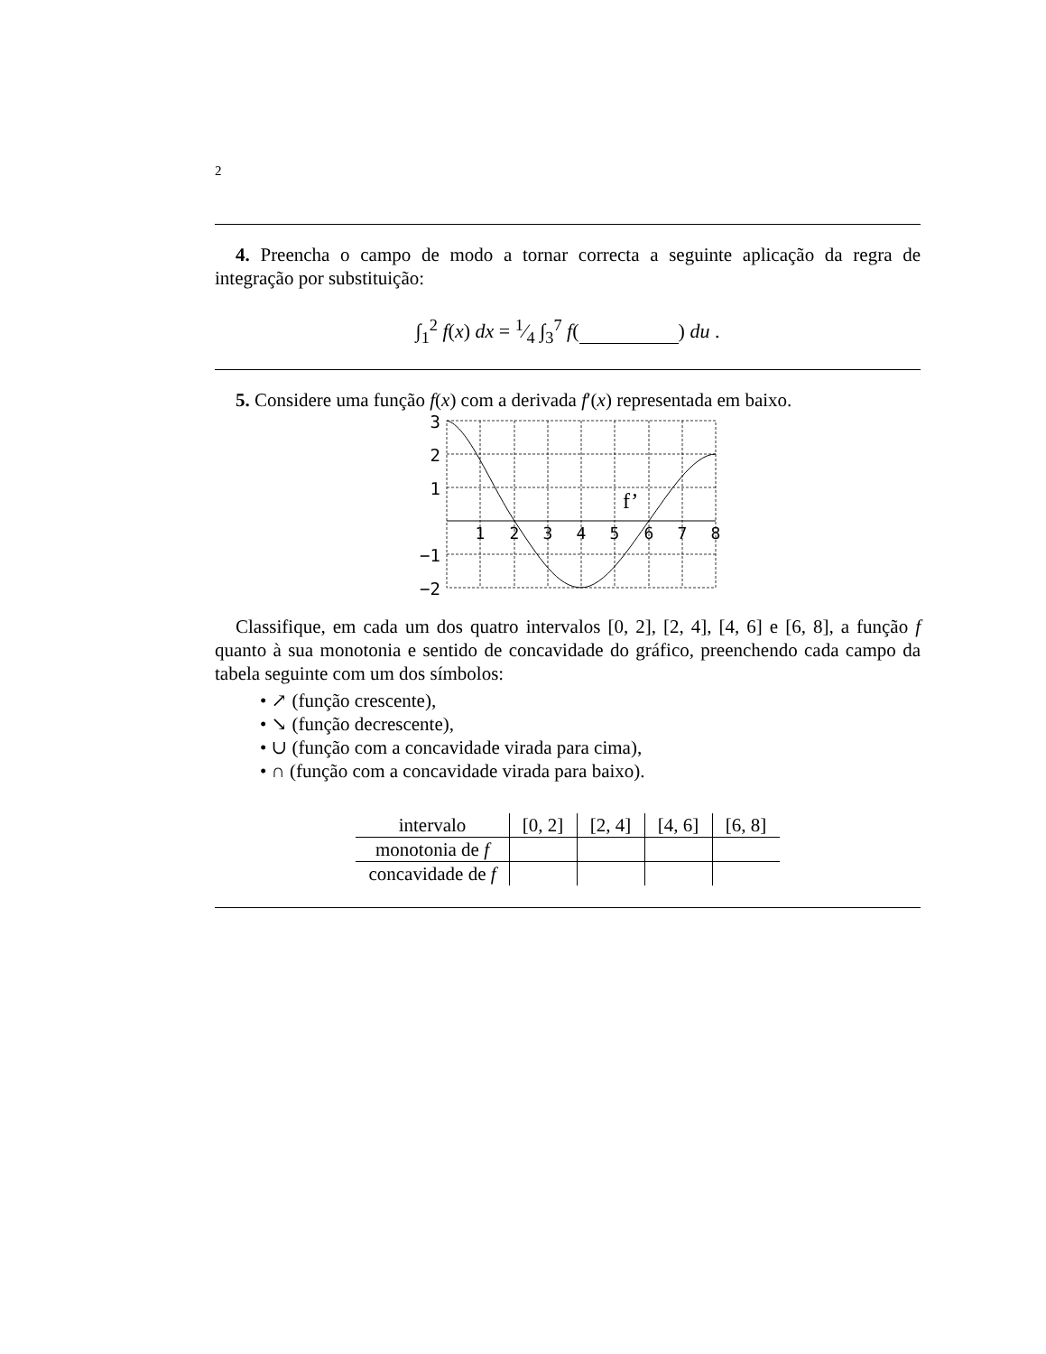2
4. Preencha o campo de modo a tornar correcta a seguinte aplicação da regra de integração por substituição:
∫<sub>1</sub><sup>2</sup> f(x) dx = 1⁄4 ∫<sub>3</sub><sup>7</sup> f( ) du .
5. Considere uma função f(x) com a derivada f′(x) representada em baixo.
3
2
1
−1
−2
1
2
3
4
5
6
7
8
f’
Classifique, em cada um dos quatro intervalos [0, 2], [2, 4], [4, 6] e [6, 8], a função f quanto à sua monotonia e sentido de concavidade do gráfico, preenchendo cada campo da tabela seguinte com um dos símbolos:
• ↗ (função crescente),
• ↘ (função decrescente),
• ∪ (função com a concavidade virada para cima),
• ∩ (função com a concavidade virada para baixo).
| intervalo | [0, 2] | [2, 4] | [4, 6] | [6, 8] |
| monotonia de f | | | | |
| concavidade de f | | | | |